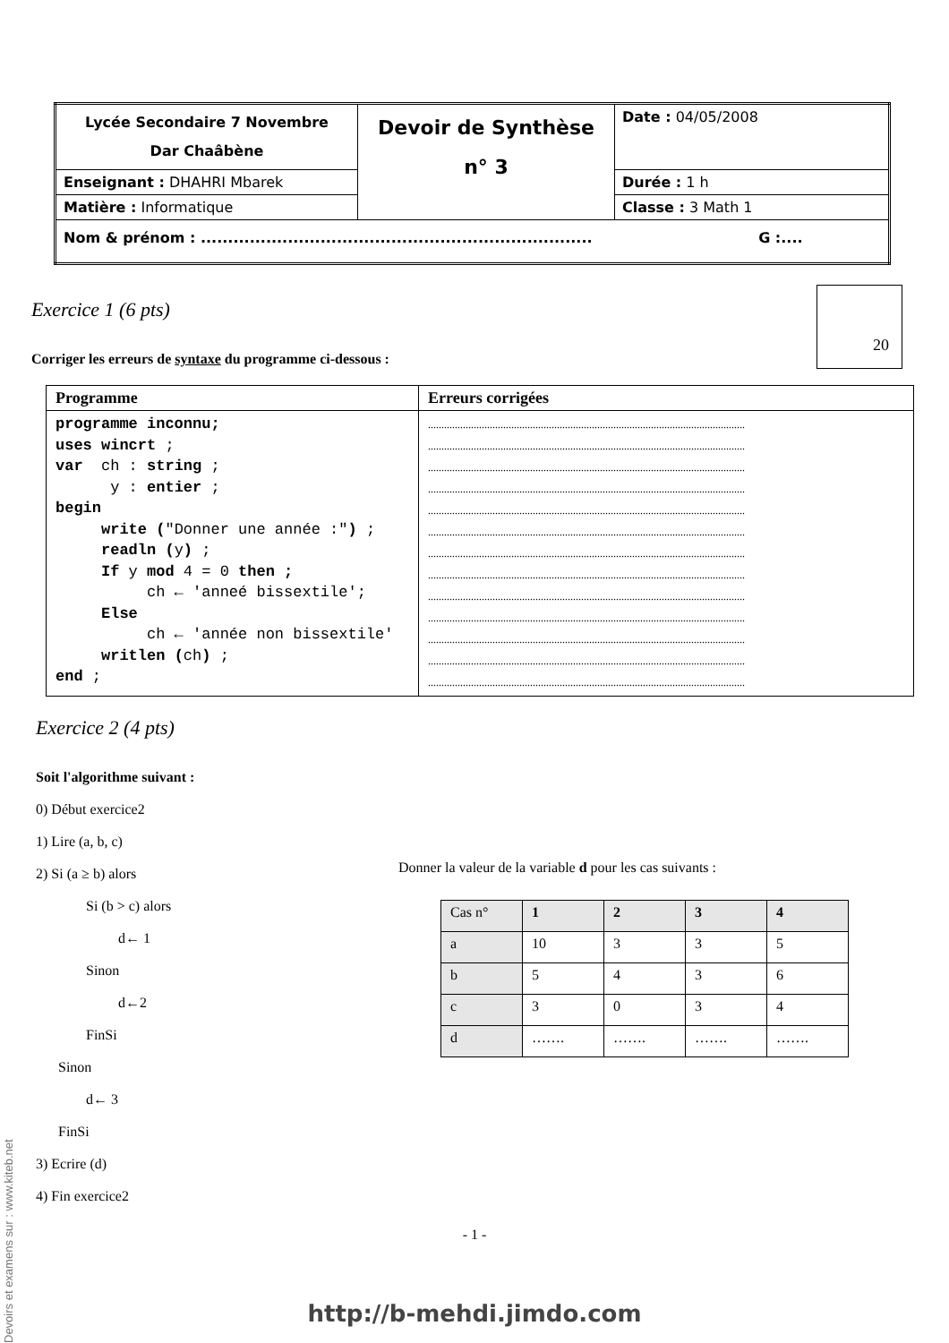| Lycée Secondaire 7 Novembre Dar Chaâbène | Devoir de Synthèse n° 3 | Date : 04/05/2008 |
| Enseignant : DHAHRI Mbarek | | Durée : 1 h |
| Matière : Informatique | | Classe : 3 Math 1 |
| Nom & prénom : ........................................................................ G :.... | | |
20
Exercice 1 (6 pts)
Corriger les erreurs de syntaxe du programme ci-dessous :
| Programme | Erreurs corrigées |
| --- | --- |
| programme inconnu; uses wincrt ; var ch : string ; y : entier ; begin write ( "Donner une année :" ) ; readln ( y ) ; If y mod 4 = 0 then ; ch ← 'anneé bissextile'; Else ch ← 'année non bissextile' writlen ( ch ) ; end ; | ...................................................................................................................... ...................................................................................................................... ...................................................................................................................... ...................................................................................................................... ...................................................................................................................... ...................................................................................................................... ...................................................................................................................... ...................................................................................................................... ...................................................................................................................... ...................................................................................................................... ...................................................................................................................... ...................................................................................................................... ...................................................................................................................... |
Exercice 2 (4 pts)
Soit l'algorithme suivant :
0) Début exercice2
1) Lire (a, b, c)
2) Si (a ≥ b) alors
Si (b > c) alors
d← 1
Sinon
d←2
FinSi
Sinon
d← 3
FinSi
3) Ecrire (d)
4) Fin exercice2
Donner la valeur de la variable d pour les cas suivants :
| Cas n° | 1 | 2 | 3 | 4 |
| a | 10 | 3 | 3 | 5 |
| b | 5 | 4 | 3 | 6 |
| c | 3 | 0 | 3 | 4 |
| d | ……. | ……. | ……. | ……. |
- 1 -
http://b-mehdi.jimdo.com
Devoirs et examens sur : www.kiteb.net